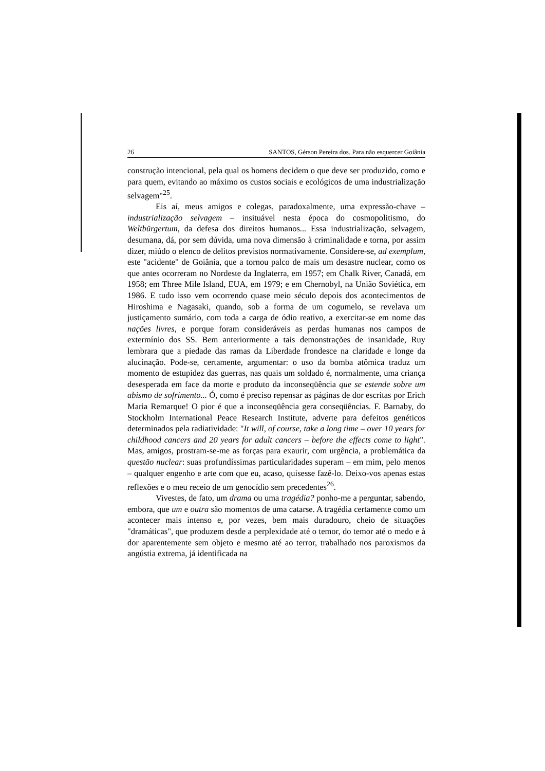26 SANTOS, Gérson Pereira dos. Para não esquercer Goiânia
construção intencional, pela qual os homens decidem o que deve ser produzido, como e para quem, evitando ao máximo os custos sociais e ecológicos de uma industrialização selvagem"<sup>25</sup>.
Eis aí, meus amigos e colegas, paradoxalmente, uma expressão-chave – industrialização selvagem – insituável nesta época do cosmopolitismo, do Weltbürgertum, da defesa dos direitos humanos... Essa industrialização, selvagem, desumana, dá, por sem dúvida, uma nova dimensão à criminalidade e torna, por assim dizer, miúdo o elenco de delitos previstos normativamente. Considere-se, ad exemplum, este "acidente" de Goiânia, que a tornou palco de mais um desastre nuclear, como os que antes ocorreram no Nordeste da Inglaterra, em 1957; em Chalk River, Canadá, em 1958; em Three Mile Island, EUA, em 1979; e em Chernobyl, na União Soviética, em 1986. E tudo isso vem ocorrendo quase meio século depois dos acontecimentos de Hiroshima e Nagasaki, quando, sob a forma de um cogumelo, se revelava um justiçamento sumário, com toda a carga de ódio reativo, a exercitar-se em nome das nações livres, e porque foram consideráveis as perdas humanas nos campos de extermínio dos SS. Bem anteriormente a tais demonstrações de insanidade, Ruy lembrara que a piedade das ramas da Liberdade frondesce na claridade e longe da alucinação. Pode-se, certamente, argumentar: o uso da bomba atômica traduz um momento de estupidez das guerras, nas quais um soldado é, normalmente, uma criança desesperada em face da morte e produto da inconseqüência que se estende sobre um abismo de sofrimento... Ó, como é preciso repensar as páginas de dor escritas por Erich Maria Remarque! O pior é que a inconseqüência gera conseqüências. F. Barnaby, do Stockholm International Peace Research Institute, adverte para defeitos genéticos determinados pela radiatividade: "It will, of course, take a long time – over 10 years for childhood cancers and 20 years for adult cancers – before the effects come to light". Mas, amigos, prostram-se-me as forças para exaurir, com urgência, a problemática da questão nuclear: suas profundíssimas particularidades superam – em mim, pelo menos – qualquer engenho e arte com que eu, acaso, quisesse fazê-lo. Deixo-vos apenas estas reflexões e o meu receio de um genocídio sem precedentes<sup>26</sup>.
Vivestes, de fato, um drama ou uma tragédia? ponho-me a perguntar, sabendo, embora, que um e outra são momentos de uma catarse. A tragédia certamente como um acontecer mais intenso e, por vezes, bem mais duradouro, cheio de situações "dramáticas", que produzem desde a perplexidade até o temor, do temor até o medo e à dor aparentemente sem objeto e mesmo até ao terror, trabalhado nos paroxismos da angústia extrema, já identificada na